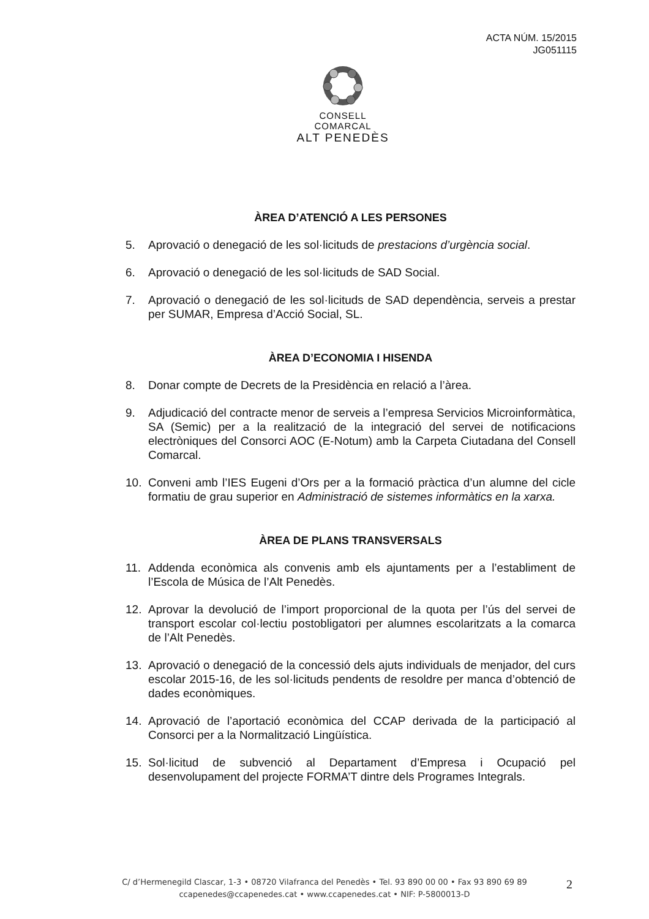ACTA NÚM. 15/2015
JG051115
CONSELL COMARCAL
ALT PENEDÈS
ÀREA D’ATENCIÓ A LES PERSONES
5. Aprovació o denegació de les sol·licituds de prestacions d’urgència social.
6. Aprovació o denegació de les sol·licituds de SAD Social.
7. Aprovació o denegació de les sol·licituds de SAD dependència, serveis a prestar per SUMAR, Empresa d’Acció Social, SL.
ÀREA D’ECONOMIA I HISENDA
8. Donar compte de Decrets de la Presidència en relació a l’àrea.
9. Adjudicació del contracte menor de serveis a l’empresa Servicios Microinformàtica, SA (Semic) per a la realització de la integració del servei de notificacions electròniques del Consorci AOC (E-Notum) amb la Carpeta Ciutadana del Consell Comarcal.
10. Conveni amb l’IES Eugeni d’Ors per a la formació pràctica d’un alumne del cicle formatiu de grau superior en Administració de sistemes informàtics en la xarxa.
ÀREA DE PLANS TRANSVERSALS
11. Addenda econòmica als convenis amb els ajuntaments per a l’establiment de l’Escola de Música de l’Alt Penedès.
12. Aprovar la devolució de l’import proporcional de la quota per l’ús del servei de transport escolar col·lectiu postobligatori per alumnes escolaritzats a la comarca de l’Alt Penedès.
13. Aprovació o denegació de la concessió dels ajuts individuals de menjador, del curs escolar 2015-16, de les sol·licituds pendents de resoldre per manca d’obtenció de dades econòmiques.
14. Aprovació de l’aportació econòmica del CCAP derivada de la participació al Consorci per a la Normalització Lingüística.
15. Sol·licitud de subvenció al Departament d’Empresa i Ocupació pel desenvolupament del projecte FORMA’T dintre dels Programes Integrals.
C/ d’Hermenegild Clascar, 1-3 • 08720 Vilafranca del Penedès • Tel. 93 890 00 00 • Fax 93 890 69 89
ccapenedes@ccapenedes.cat • www.ccapenedes.cat • NIF: P-5800013-D
2